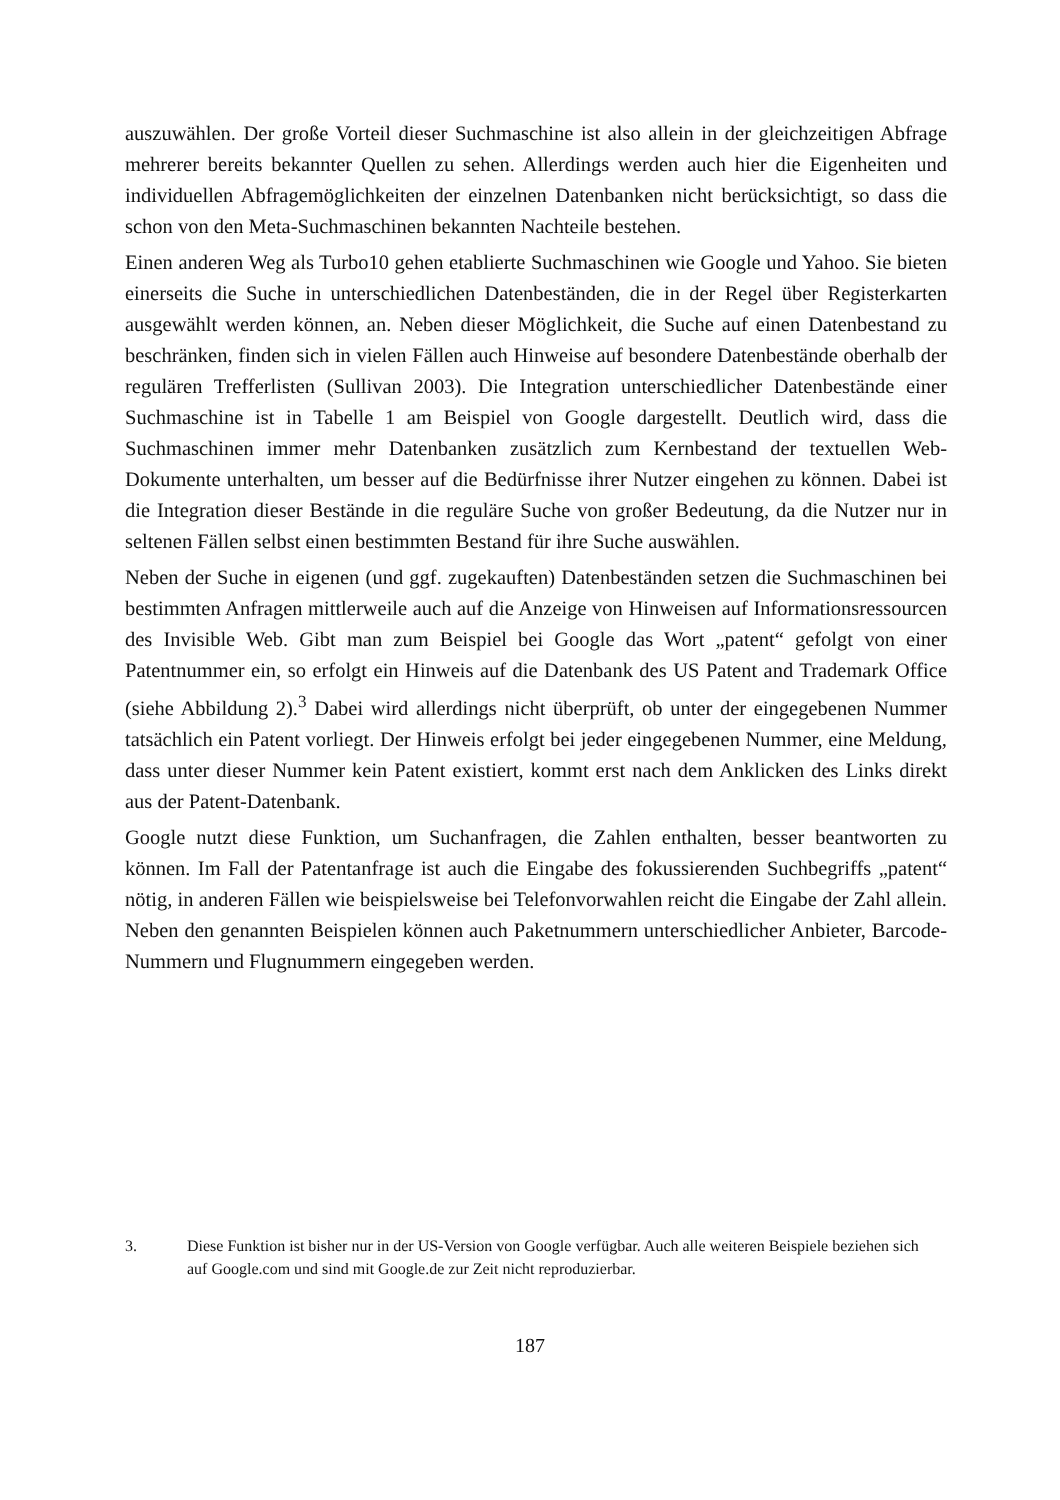auszuwählen. Der große Vorteil dieser Suchmaschine ist also allein in der gleichzeitigen Abfrage mehrerer bereits bekannter Quellen zu sehen. Allerdings werden auch hier die Eigenheiten und individuellen Abfragemöglichkeiten der einzelnen Datenbanken nicht berücksichtigt, so dass die schon von den Meta-Suchmaschinen bekannten Nachteile bestehen.
Einen anderen Weg als Turbo10 gehen etablierte Suchmaschinen wie Google und Yahoo. Sie bieten einerseits die Suche in unterschiedlichen Datenbeständen, die in der Regel über Registerkarten ausgewählt werden können, an. Neben dieser Möglichkeit, die Suche auf einen Datenbestand zu beschränken, finden sich in vielen Fällen auch Hinweise auf besondere Datenbestände oberhalb der regulären Trefferlisten (Sullivan 2003). Die Integration unterschiedlicher Datenbestände einer Suchmaschine ist in Tabelle 1 am Beispiel von Google dargestellt. Deutlich wird, dass die Suchmaschinen immer mehr Datenbanken zusätzlich zum Kernbestand der textuellen Web-Dokumente unterhalten, um besser auf die Bedürfnisse ihrer Nutzer eingehen zu können. Dabei ist die Integration dieser Bestände in die reguläre Suche von großer Bedeutung, da die Nutzer nur in seltenen Fällen selbst einen bestimmten Bestand für ihre Suche auswählen.
Neben der Suche in eigenen (und ggf. zugekauften) Datenbeständen setzen die Suchmaschinen bei bestimmten Anfragen mittlerweile auch auf die Anzeige von Hinweisen auf Informationsressourcen des Invisible Web. Gibt man zum Beispiel bei Google das Wort „patent“ gefolgt von einer Patentnummer ein, so erfolgt ein Hinweis auf die Datenbank des US Patent and Trademark Office (siehe Abbildung 2).<sup>3</sup> Dabei wird allerdings nicht überprüft, ob unter der eingegebenen Nummer tatsächlich ein Patent vorliegt. Der Hinweis erfolgt bei jeder eingegebenen Nummer, eine Meldung, dass unter dieser Nummer kein Patent existiert, kommt erst nach dem Anklicken des Links direkt aus der Patent-Datenbank.
Google nutzt diese Funktion, um Suchanfragen, die Zahlen enthalten, besser beantworten zu können. Im Fall der Patentanfrage ist auch die Eingabe des fokussierenden Suchbegriffs „patent“ nötig, in anderen Fällen wie beispielsweise bei Telefonvorwahlen reicht die Eingabe der Zahl allein. Neben den genannten Beispielen können auch Paketnummern unterschiedlicher Anbieter, Barcode-Nummern und Flugnummern eingegeben werden.
3. Diese Funktion ist bisher nur in der US-Version von Google verfügbar. Auch alle weiteren Beispiele beziehen sich auf Google.com und sind mit Google.de zur Zeit nicht reproduzierbar.
187